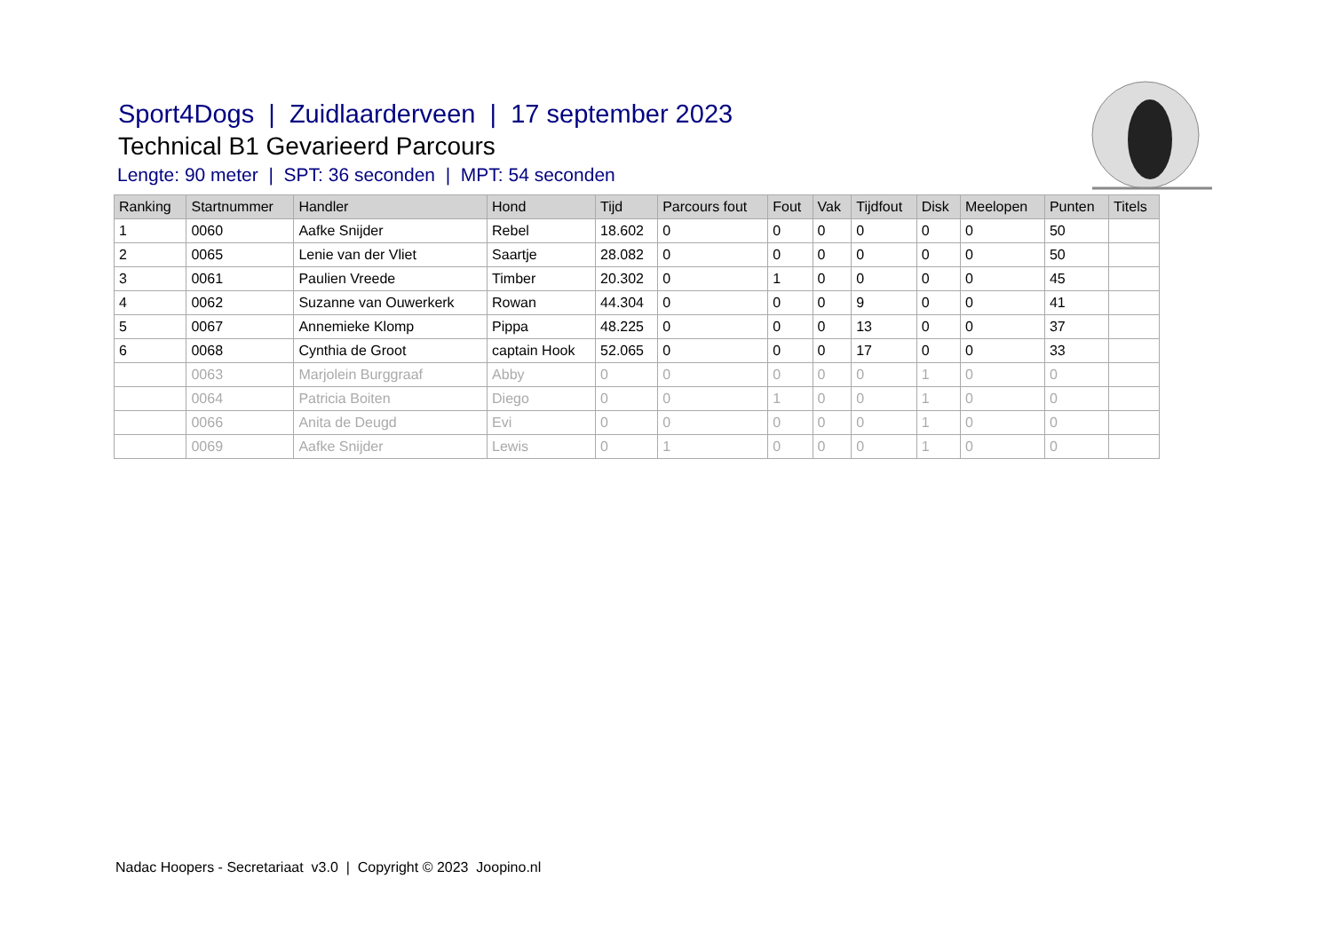Sport4Dogs | Zuidlaarderveen | 17 september 2023
Technical B1 Gevarieerd Parcours
Lengte: 90 meter | SPT: 36 seconden | MPT: 54 seconden
| Ranking | Startnummer | Handler | Hond | Tijd | Parcours fout | Fout | Vak | Tijdfout | Disk | Meelopen | Punten | Titels |
| --- | --- | --- | --- | --- | --- | --- | --- | --- | --- | --- | --- | --- |
| 1 | 0060 | Aafke Snijder | Rebel | 18.602 | 0 | 0 | 0 | 0 | 0 | 0 | 50 | |
| 2 | 0065 | Lenie van der Vliet | Saartje | 28.082 | 0 | 0 | 0 | 0 | 0 | 0 | 50 | |
| 3 | 0061 | Paulien Vreede | Timber | 20.302 | 0 | 1 | 0 | 0 | 0 | 0 | 45 | |
| 4 | 0062 | Suzanne van Ouwerkerk | Rowan | 44.304 | 0 | 0 | 0 | 9 | 0 | 0 | 41 | |
| 5 | 0067 | Annemieke Klomp | Pippa | 48.225 | 0 | 0 | 0 | 13 | 0 | 0 | 37 | |
| 6 | 0068 | Cynthia de Groot | captain Hook | 52.065 | 0 | 0 | 0 | 17 | 0 | 0 | 33 | |
| | 0063 | Marjolein Burggraaf | Abby | 0 | 0 | 0 | 0 | 0 | 1 | 0 | 0 | |
| | 0064 | Patricia Boiten | Diego | 0 | 0 | 1 | 0 | 0 | 1 | 0 | 0 | |
| | 0066 | Anita de Deugd | Evi | 0 | 0 | 0 | 0 | 0 | 1 | 0 | 0 | |
| | 0069 | Aafke Snijder | Lewis | 0 | 1 | 0 | 0 | 0 | 1 | 0 | 0 | |
Nadac Hoopers - Secretariaat v3.0 | Copyright © 2023 Joopino.nl